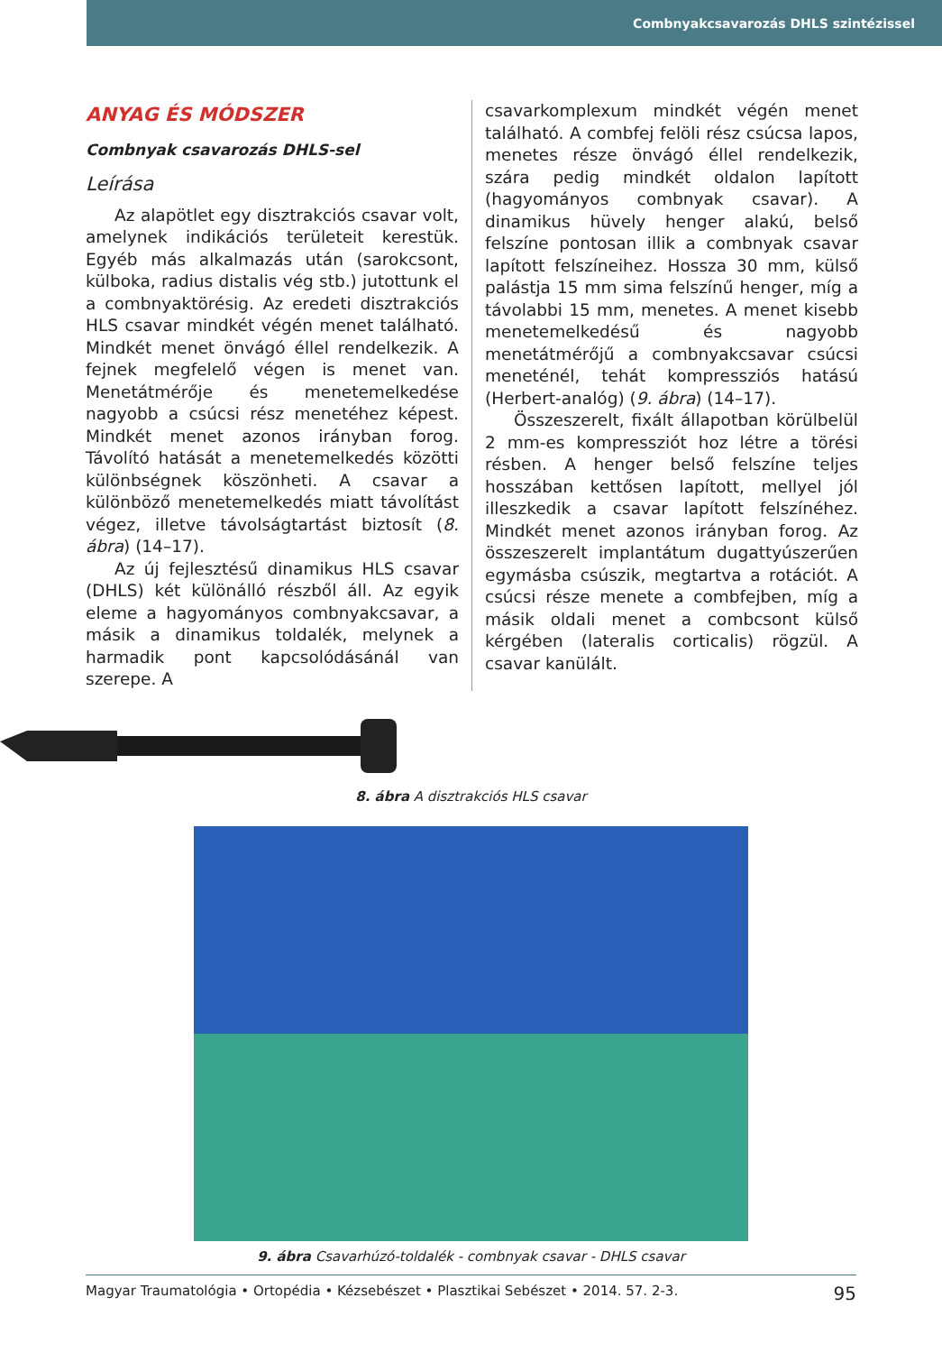Combnyakcsavarozás DHLS szintézissel
ANYAG ÉS MÓDSZER
Combnyak csavarozás DHLS-sel
Leírása
Az alapötlet egy disztrakciós csavar volt, amelynek indikációs területeit kerestük. Egyéb más alkalmazás után (sarokcsont, külboka, radius distalis vég stb.) jutottunk el a combnyaktörésig. Az eredeti disztrakciós HLS csavar mindkét végén menet található. Mindkét menet önvágó éllel rendelkezik. A fejnek megfelelő végen is menet van. Menetátmérője és menetemelkedése nagyobb a csúcsi rész menetéhez képest. Mindkét menet azonos irányban forog. Távolító hatását a menetemelkedés közötti különbségnek köszönheti. A csavar a különböző menetemelkedés miatt távolítást végez, illetve távolságtartást biztosít (8. ábra) (14–17).
Az új fejlesztésű dinamikus HLS csavar (DHLS) két különálló részből áll. Az egyik eleme a hagyományos combnyakcsavar, a másik a dinamikus toldalék, melynek a harmadik pont kapcsolódásánál van szerepe. A
csavarkomplexum mindkét végén menet található. A combfej felöli rész csúcsa lapos, menetes része önvágó éllel rendelkezik, szára pedig mindkét oldalon lapított (hagyományos combnyak csavar). A dinamikus hüvely henger alakú, belső felszíne pontosan illik a combnyak csavar lapított felszíneihez. Hossza 30 mm, külső palástja 15 mm sima felszínű henger, míg a távolabbi 15 mm, menetes. A menet kisebb menetemelkedésű és nagyobb menetátmérőjű a combnyakcsavar csúcsi meneténél, tehát kompressziós hatású (Herbert-analóg) (9. ábra) (14–17).
Összeszerelt, fixált állapotban körülbelül 2 mm-es kompressziót hoz létre a törési résben. A henger belső felszíne teljes hosszában kettősen lapított, mellyel jól illeszkedik a csavar lapított felszínéhez. Mindkét menet azonos irányban forog. Az összeszerelt implantátum dugattyúszerűen egymásba csúszik, megtartva a rotációt. A csúcsi része menete a combfejben, míg a másik oldali menet a combcsont külső kérgében (lateralis corticalis) rögzül. A csavar kanülált.
8. ábra A disztrakciós HLS csavar
9. ábra Csavarhúzó-toldalék - combnyak csavar - DHLS csavar
Magyar Traumatológia • Ortopédia • Kézsebészet • Plasztikai Sebészet • 2014. 57. 2-3. 95